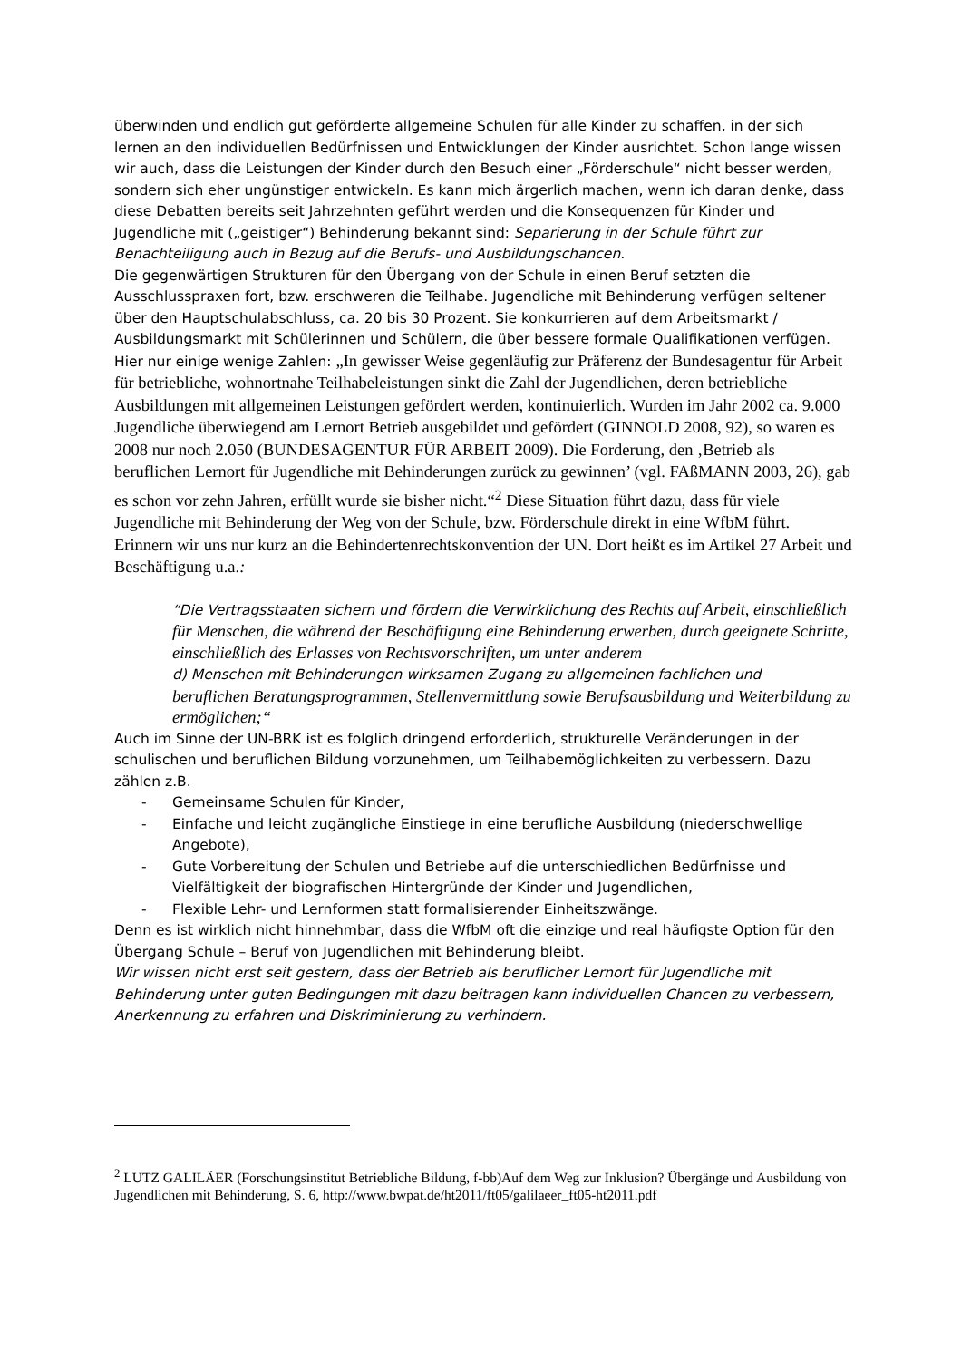überwinden und endlich gut geförderte allgemeine Schulen für alle Kinder zu schaffen, in der sich lernen an den individuellen Bedürfnissen und Entwicklungen der Kinder ausrichtet. Schon lange wissen wir auch, dass die Leistungen der Kinder durch den Besuch einer „Förderschule“ nicht besser werden, sondern sich eher ungünstiger entwickeln. Es kann mich ärgerlich machen, wenn ich daran denke, dass diese Debatten bereits seit Jahrzehnten geführt werden und die Konsequenzen für Kinder und Jugendliche mit („geistiger“) Behinderung bekannt sind: Separierung in der Schule führt zur Benachteiligung auch in Bezug auf die Berufs- und Ausbildungschancen.
Die gegenwärtigen Strukturen für den Übergang von der Schule in einen Beruf setzten die Ausschlusspraxen fort, bzw. erschweren die Teilhabe. Jugendliche mit Behinderung verfügen seltener über den Hauptschulabschluss, ca. 20 bis 30 Prozent. Sie konkurrieren auf dem Arbeitsmarkt / Ausbildungsmarkt mit Schülerinnen und Schülern, die über bessere formale Qualifikationen verfügen. Hier nur einige wenige Zahlen: „In gewisser Weise gegenläufig zur Präferenz der Bundesagentur für Arbeit für betriebliche, wohnortnahe Teilhabeleistungen sinkt die Zahl der Jugendlichen, deren betriebliche Ausbildungen mit allgemeinen Leistungen gefördert werden, kontinuierlich. Wurden im Jahr 2002 ca. 9.000 Jugendliche überwiegend am Lernort Betrieb ausgebildet und gefördert (GINNOLD 2008, 92), so waren es 2008 nur noch 2.050 (BUNDESAGENTUR FÜR ARBEIT 2009). Die Forderung, den ‚Betrieb als beruflichen Lernort für Jugendliche mit Behinderungen zurück zu gewinnen’ (vgl. FAßMANN 2003, 26), gab es schon vor zehn Jahren, erfüllt wurde sie bisher nicht.“<sup>2</sup> Diese Situation führt dazu, dass für viele Jugendliche mit Behinderung der Weg von der Schule, bzw. Förderschule direkt in eine WfbM führt. Erinnern wir uns nur kurz an die Behindertenrechtskonvention der UN. Dort heißt es im Artikel 27 Arbeit und Beschäftigung u.a.:
“Die Vertragsstaaten sichern und fördern die Verwirklichung des Rechts auf Arbeit, einschließlich für Menschen, die während der Beschäftigung eine Behinderung erwerben, durch geeignete Schritte, einschließlich des Erlasses von Rechtsvorschriften, um unter anderem
d) Menschen mit Behinderungen wirksamen Zugang zu allgemeinen fachlichen und
beruflichen Beratungsprogrammen, Stellenvermittlung sowie Berufsausbildung und Weiterbildung zu ermöglichen;“
Auch im Sinne der UN-BRK ist es folglich dringend erforderlich, strukturelle Veränderungen in der schulischen und beruflichen Bildung vorzunehmen, um Teilhabemöglichkeiten zu verbessern. Dazu zählen z.B.
- Gemeinsame Schulen für Kinder,
- Einfache und leicht zugängliche Einstiege in eine berufliche Ausbildung (niederschwellige Angebote),
- Gute Vorbereitung der Schulen und Betriebe auf die unterschiedlichen Bedürfnisse und Vielfältigkeit der biografischen Hintergründe der Kinder und Jugendlichen,
- Flexible Lehr- und Lernformen statt formalisierender Einheitszwänge.
Denn es ist wirklich nicht hinnehmbar, dass die WfbM oft die einzige und real häufigste Option für den Übergang Schule – Beruf von Jugendlichen mit Behinderung bleibt.
Wir wissen nicht erst seit gestern, dass der Betrieb als beruflicher Lernort für Jugendliche mit Behinderung unter guten Bedingungen mit dazu beitragen kann individuellen Chancen zu verbessern, Anerkennung zu erfahren und Diskriminierung zu verhindern.
<sup>2</sup> LUTZ GALILÄER (Forschungsinstitut Betriebliche Bildung, f-bb)Auf dem Weg zur Inklusion? Übergänge und Ausbildung von Jugendlichen mit Behinderung, S. 6, http://www.bwpat.de/ht2011/ft05/galilaeer_ft05-ht2011.pdf